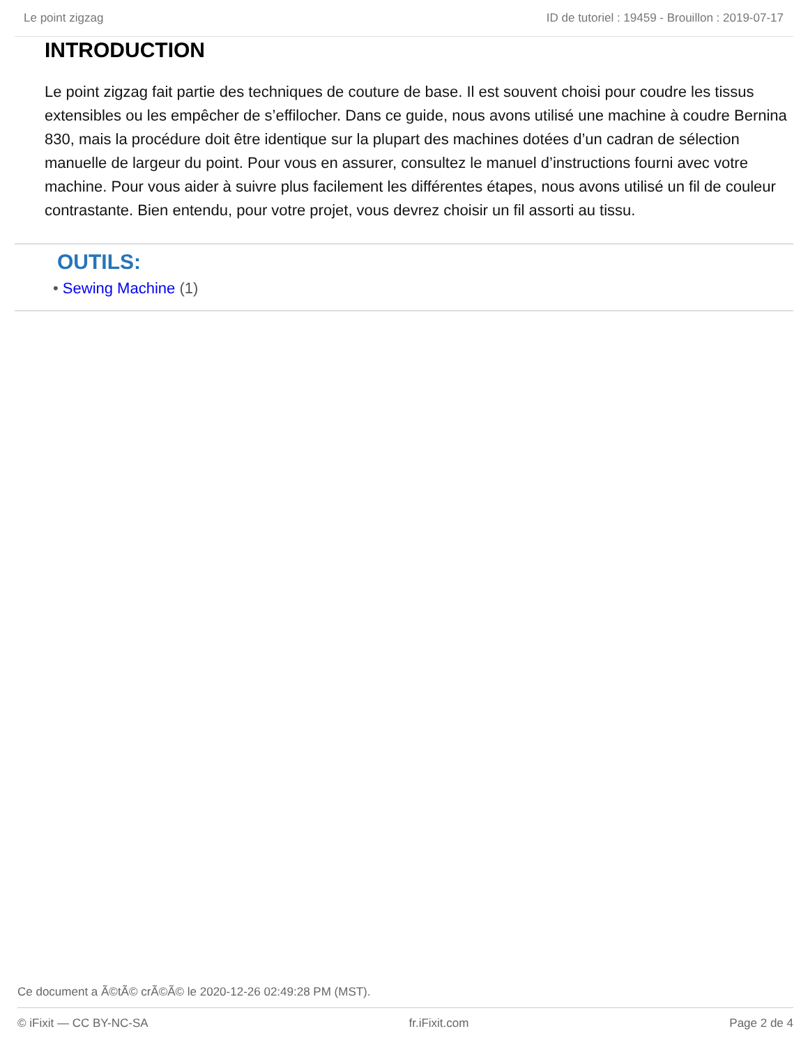Le point zigzag ID de tutoriel : 19459 - Brouillon : 2019-07-17
INTRODUCTION
Le point zigzag fait partie des techniques de couture de base. Il est souvent choisi pour coudre les tissus extensibles ou les empêcher de s’effilocher. Dans ce guide, nous avons utilisé une machine à coudre Bernina 830, mais la procédure doit être identique sur la plupart des machines dotées d’un cadran de sélection manuelle de largeur du point. Pour vous en assurer, consultez le manuel d’instructions fourni avec votre machine. Pour vous aider à suivre plus facilement les différentes étapes, nous avons utilisé un fil de couleur contrastante. Bien entendu, pour votre projet, vous devrez choisir un fil assorti au tissu.
OUTILS:
• Sewing Machine (1)
Ce document a Ã©tÃ© crÃ©Ã© le 2020-12-26 02:49:28 PM (MST).
© iFixit — CC BY-NC-SA fr.iFixit.com Page 2 de 4